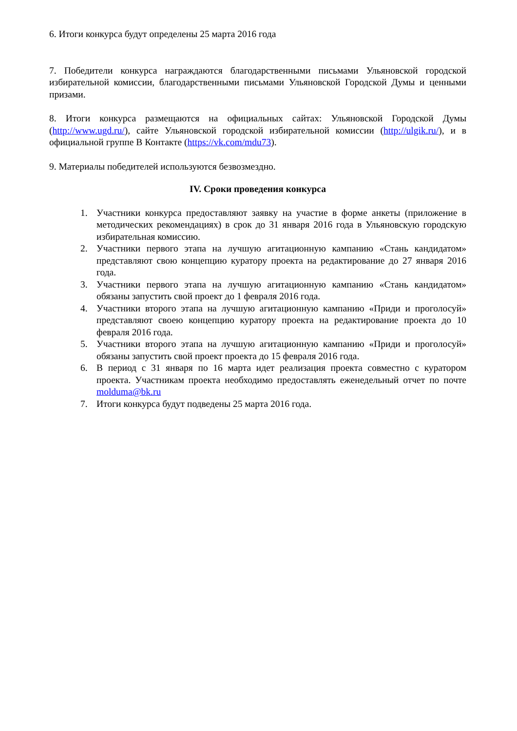6. Итоги конкурса будут определены 25 марта 2016 года
7. Победители конкурса награждаются благодарственными письмами Ульяновской городской избирательной комиссии, благодарственными письмами Ульяновской Городской Думы и ценными призами.
8. Итоги конкурса размещаются на официальных сайтах: Ульяновской Городской Думы (http://www.ugd.ru/), сайте Ульяновской городской избирательной комиссии (http://ulgik.ru/), и в официальной группе В Контакте (https://vk.com/mdu73).
9. Материалы победителей используются безвозмездно.
IV. Сроки проведения конкурса
1. Участники конкурса предоставляют заявку на участие в форме анкеты (приложение в методических рекомендациях) в срок до 31 января 2016 года в Ульяновскую городскую избирательная комиссию.
2. Участники первого этапа на лучшую агитационную кампанию «Стань кандидатом» представляют свою концепцию куратору проекта на редактирование до 27 января 2016 года.
3. Участники первого этапа на лучшую агитационную кампанию «Стань кандидатом» обязаны запустить свой проект до 1 февраля 2016 года.
4. Участники второго этапа на лучшую агитационную кампанию «Приди и проголосуй» представляют своею концепцию куратору проекта на редактирование проекта до 10 февраля 2016 года.
5. Участники второго этапа на лучшую агитационную кампанию «Приди и проголосуй» обязаны запустить свой проект проекта до 15 февраля 2016 года.
6. В период с 31 января по 16 марта идет реализация проекта совместно с куратором проекта. Участникам проекта необходимо предоставлять еженедельный отчет по почте molduma@bk.ru
7. Итоги конкурса будут подведены 25 марта 2016 года.